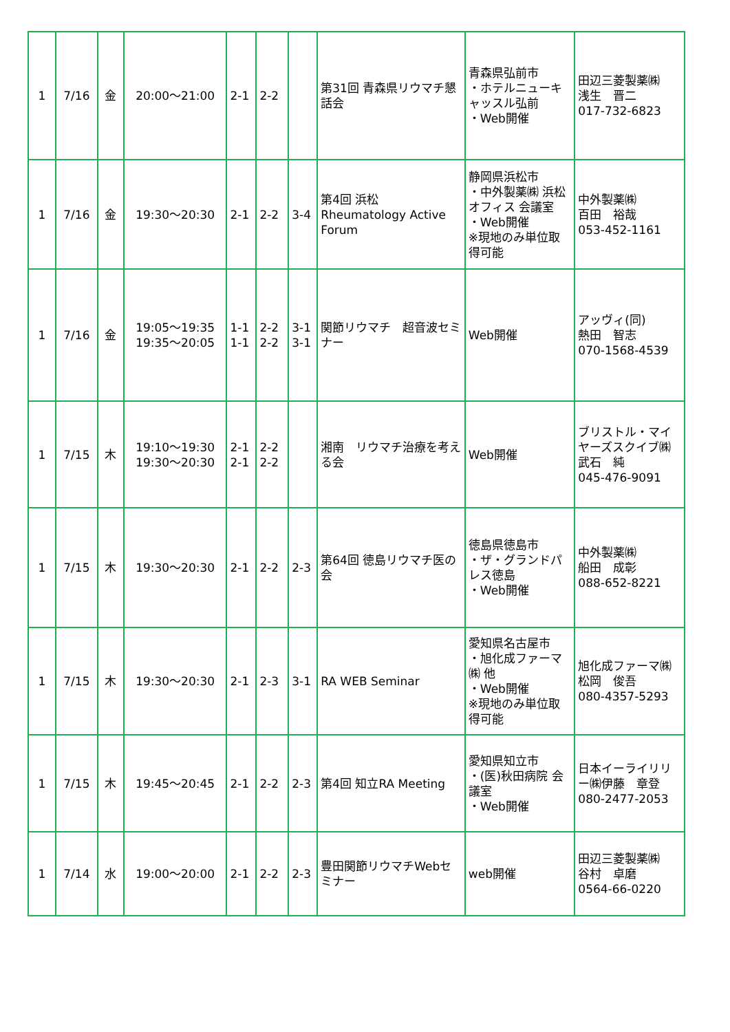| 1 | 7/16 | 金 | 20:00〜21:00 | 2-1 | 2-2 | | 第31回 青森県リウマチ懇話会 | 青森県弘前市 ・ホテルニューキャッスル弘前 ・Web開催 | 田辺三菱製薬㈱ 浅生 晋二 017-732-6823 |
| 1 | 7/16 | 金 | 19:30〜20:30 | 2-1 | 2-2 | 3-4 | 第4回 浜松 Rheumatology Active Forum | 静岡県浜松市 ・中外製薬㈱ 浜松オフィス 会議室 ・Web開催 ※現地のみ単位取得可能 | 中外製薬㈱ 百田 裕哉 053-452-1161 |
| 1 | 7/16 | 金 | 19:05〜19:35 19:35〜20:05 | 1-1 1-1 | 2-2 2-2 | 3-1 3-1 | 関節リウマチ 超音波セミナー | Web開催 | アッヴィ(同) 熱田 智志 070-1568-4539 |
| 1 | 7/15 | 木 | 19:10〜19:30 19:30〜20:30 | 2-1 2-1 | 2-2 2-2 | | 湘南 リウマチ治療を考える会 | Web開催 | ブリストル・マイヤーズスクイブ㈱武石 純 045-476-9091 |
| 1 | 7/15 | 木 | 19:30〜20:30 | 2-1 | 2-2 | 2-3 | 第64回 徳島リウマチ医の会 | 徳島県徳島市 ・ザ・グランドパレス徳島 ・Web開催 | 中外製薬㈱ 船田 成彰 088-652-8221 |
| 1 | 7/15 | 木 | 19:30〜20:30 | 2-1 | 2-3 | 3-1 | RA WEB Seminar | 愛知県名古屋市 ・旭化成ファーマ㈱ 他 ・Web開催 ※現地のみ単位取得可能 | 旭化成ファーマ㈱ 松岡 俊吾 080-4357-5293 |
| 1 | 7/15 | 木 | 19:45〜20:45 | 2-1 | 2-2 | 2-3 | 第4回 知立RA Meeting | 愛知県知立市 ・(医)秋田病院 会議室 ・Web開催 | 日本イーライリリー㈱伊藤 章登 080-2477-2053 |
| 1 | 7/14 | 水 | 19:00〜20:00 | 2-1 | 2-2 | 2-3 | 豊田関節リウマチWebセミナー | web開催 | 田辺三菱製薬㈱ 谷村 卓磨 0564-66-0220 |